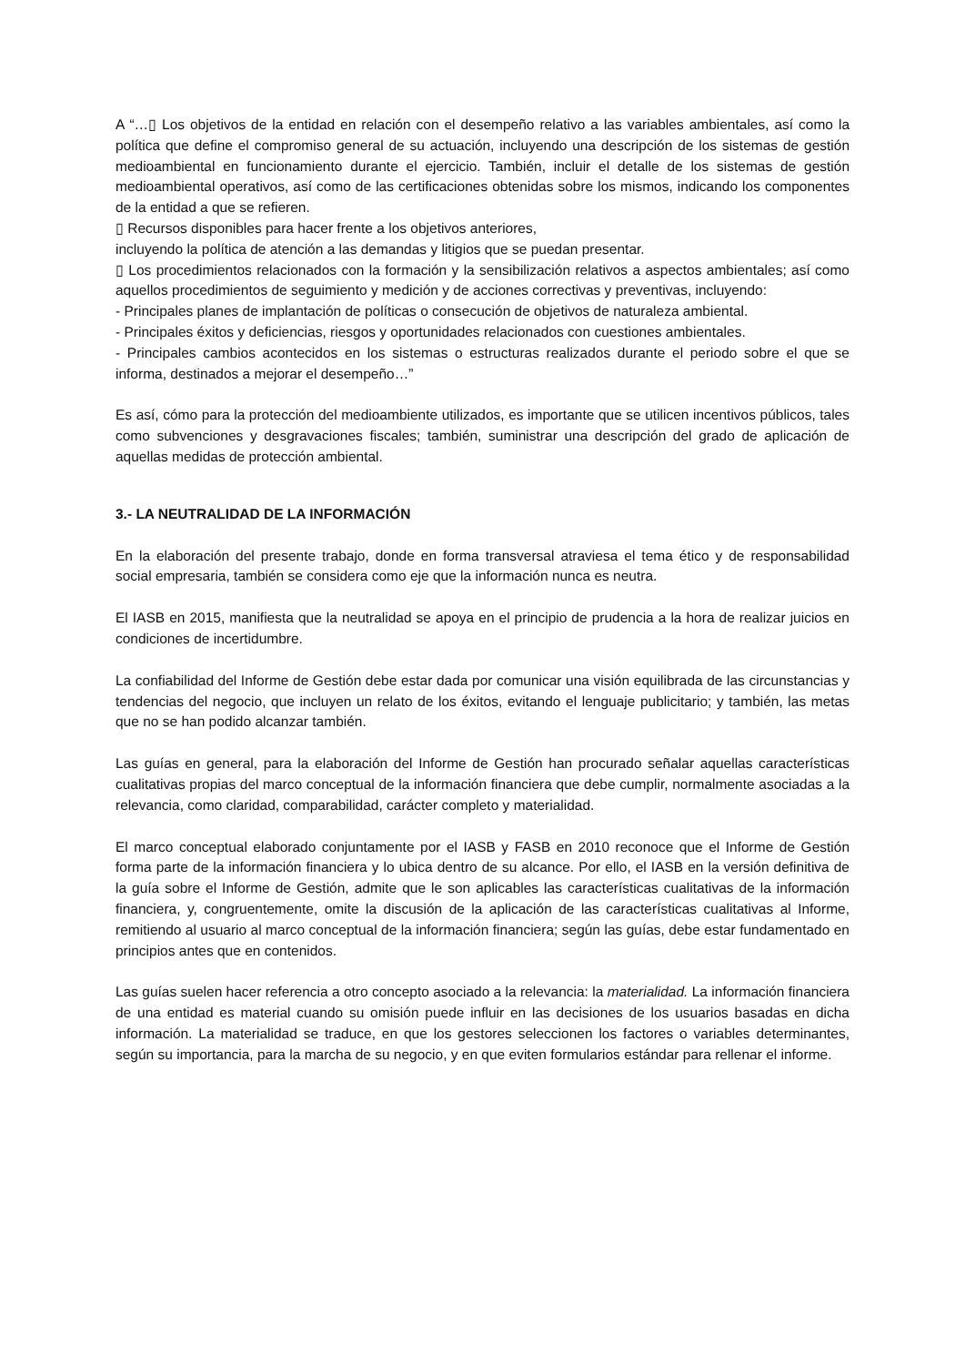A “…▯ Los objetivos de la entidad en relación con el desempeño relativo a las variables ambientales, así como la política que define el compromiso general de su actuación, incluyendo una descripción de los sistemas de gestión medioambiental en funcionamiento durante el ejercicio. También, incluir el detalle de los sistemas de gestión medioambiental operativos, así como de las certificaciones obtenidas sobre los mismos, indicando los componentes de la entidad a que se refieren.
▯ Recursos disponibles para hacer frente a los objetivos anteriores,
incluyendo la política de atención a las demandas y litigios que se puedan presentar.
▯ Los procedimientos relacionados con la formación y la sensibilización relativos a aspectos ambientales; así como aquellos procedimientos de seguimiento y medición y de acciones correctivas y preventivas, incluyendo:
- Principales planes de implantación de políticas o consecución de objetivos de naturaleza ambiental.
- Principales éxitos y deficiencias, riesgos y oportunidades relacionados con cuestiones ambientales.
- Principales cambios acontecidos en los sistemas o estructuras realizados durante el periodo sobre el que se informa, destinados a mejorar el desempeño…”
Es así, cómo para la protección del medioambiente utilizados, es importante que se utilicen incentivos públicos, tales como subvenciones y desgravaciones fiscales; también, suministrar una descripción del grado de aplicación de aquellas medidas de protección ambiental.
3.- LA NEUTRALIDAD DE LA INFORMACIÓN
En la elaboración del presente trabajo, donde en forma transversal atraviesa el tema ético y de responsabilidad social empresaria, también se considera como eje que la información nunca es neutra.
El IASB en 2015, manifiesta que la neutralidad se apoya en el principio de prudencia a la hora de realizar juicios en condiciones de incertidumbre.
La confiabilidad del Informe de Gestión debe estar dada por comunicar una visión equilibrada de las circunstancias y tendencias del negocio, que incluyen un relato de los éxitos, evitando el lenguaje publicitario; y también, las metas que no se han podido alcanzar también.
Las guías en general, para la elaboración del Informe de Gestión han procurado señalar aquellas características cualitativas propias del marco conceptual de la información financiera que debe cumplir, normalmente asociadas a la relevancia, como claridad, comparabilidad, carácter completo y materialidad.
El marco conceptual elaborado conjuntamente por el IASB y FASB en 2010 reconoce que el Informe de Gestión forma parte de la información financiera y lo ubica dentro de su alcance. Por ello, el IASB en la versión definitiva de la guía sobre el Informe de Gestión, admite que le son aplicables las características cualitativas de la información financiera, y, congruentemente, omite la discusión de la aplicación de las características cualitativas al Informe, remitiendo al usuario al marco conceptual de la información financiera; según las guías, debe estar fundamentado en principios antes que en contenidos.
Las guías suelen hacer referencia a otro concepto asociado a la relevancia: la materialidad. La información financiera de una entidad es material cuando su omisión puede influir en las decisiones de los usuarios basadas en dicha información. La materialidad se traduce, en que los gestores seleccionen los factores o variables determinantes, según su importancia, para la marcha de su negocio, y en que eviten formularios estándar para rellenar el informe.